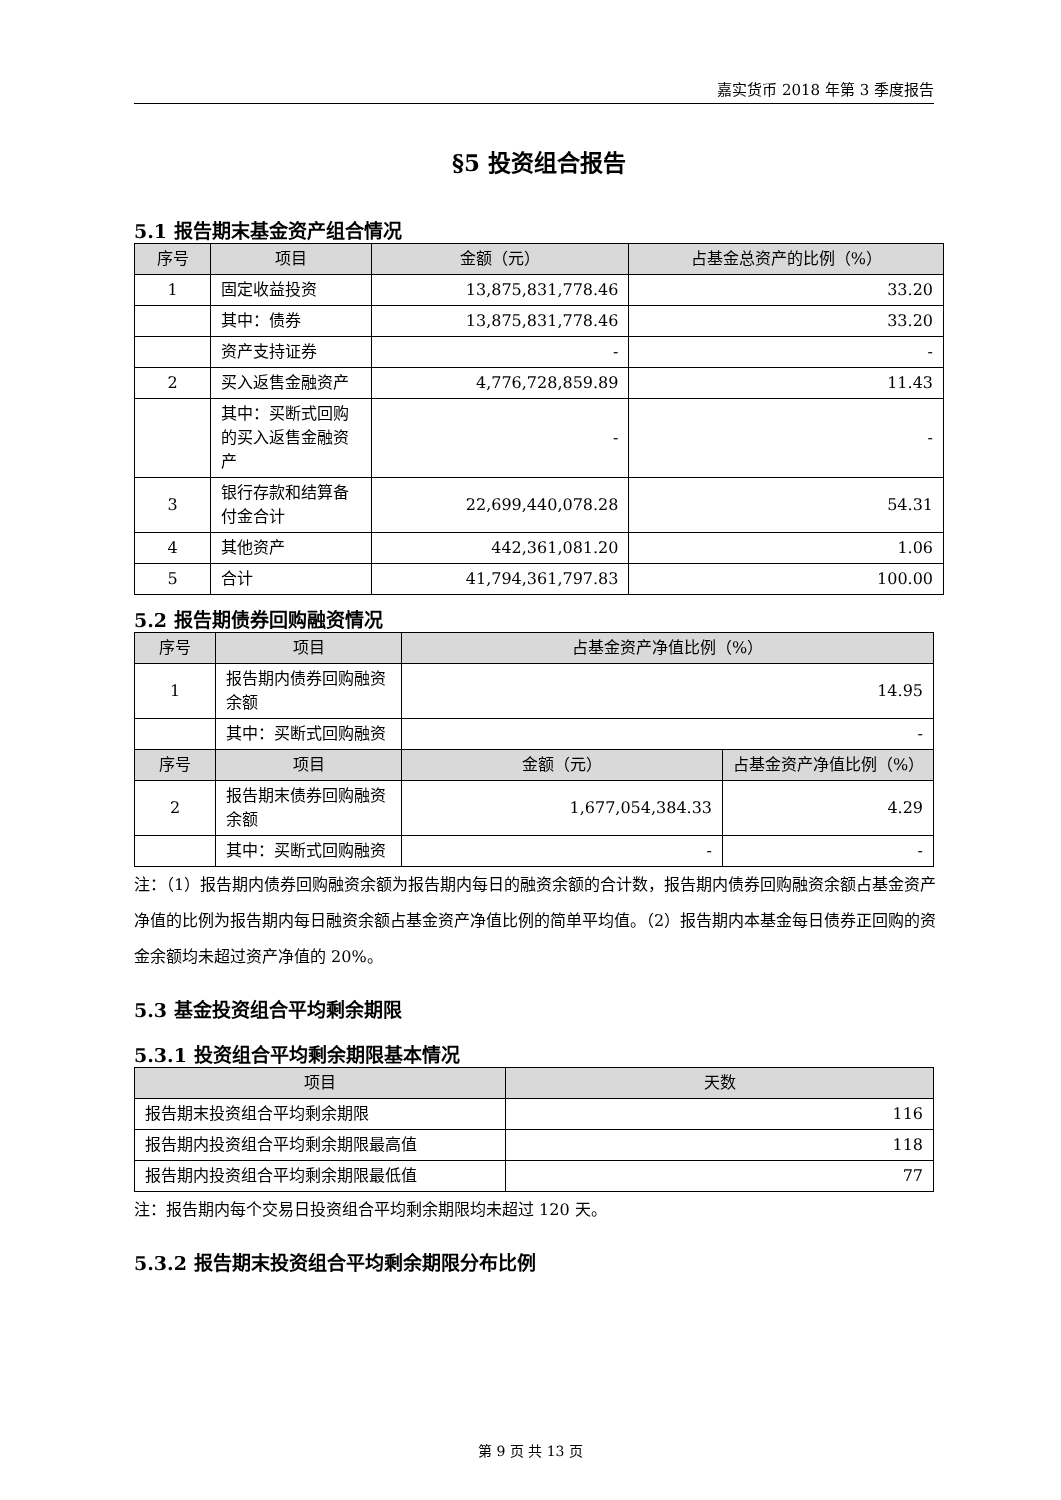嘉实货币 2018 年第 3 季度报告
§5 投资组合报告
5.1 报告期末基金资产组合情况
| 序号 | 项目 | 金额（元） | 占基金总资产的比例（%） |
| --- | --- | --- | --- |
| 1 | 固定收益投资 | 13,875,831,778.46 | 33.20 |
| | 其中：债券 | 13,875,831,778.46 | 33.20 |
| | 资产支持证券 | - | - |
| 2 | 买入返售金融资产 | 4,776,728,859.89 | 11.43 |
| | 其中：买断式回购的买入返售金融资产 | - | - |
| 3 | 银行存款和结算备付金合计 | 22,699,440,078.28 | 54.31 |
| 4 | 其他资产 | 442,361,081.20 | 1.06 |
| 5 | 合计 | 41,794,361,797.83 | 100.00 |
5.2 报告期债券回购融资情况
| 序号 | 项目 | 占基金资产净值比例（%） | |
| --- | --- | --- | --- |
| 1 | 报告期内债券回购融资余额 | 14.95 | |
| | 其中：买断式回购融资 | - | |
| 序号 | 项目 | 金额（元） | 占基金资产净值比例（%） |
| 2 | 报告期末债券回购融资余额 | 1,677,054,384.33 | 4.29 |
| | 其中：买断式回购融资 | - | - |
注：（1）报告期内债券回购融资余额为报告期内每日的融资余额的合计数，报告期内债券回购融资余额占基金资产净值的比例为报告期内每日融资余额占基金资产净值比例的简单平均值。（2）报告期内本基金每日债券正回购的资金余额均未超过资产净值的 20%。
5.3 基金投资组合平均剩余期限
5.3.1 投资组合平均剩余期限基本情况
| 项目 | 天数 |
| --- | --- |
| 报告期末投资组合平均剩余期限 | 116 |
| 报告期内投资组合平均剩余期限最高值 | 118 |
| 报告期内投资组合平均剩余期限最低值 | 77 |
注：报告期内每个交易日投资组合平均剩余期限均未超过 120 天。
5.3.2 报告期末投资组合平均剩余期限分布比例
第 9 页 共 13 页